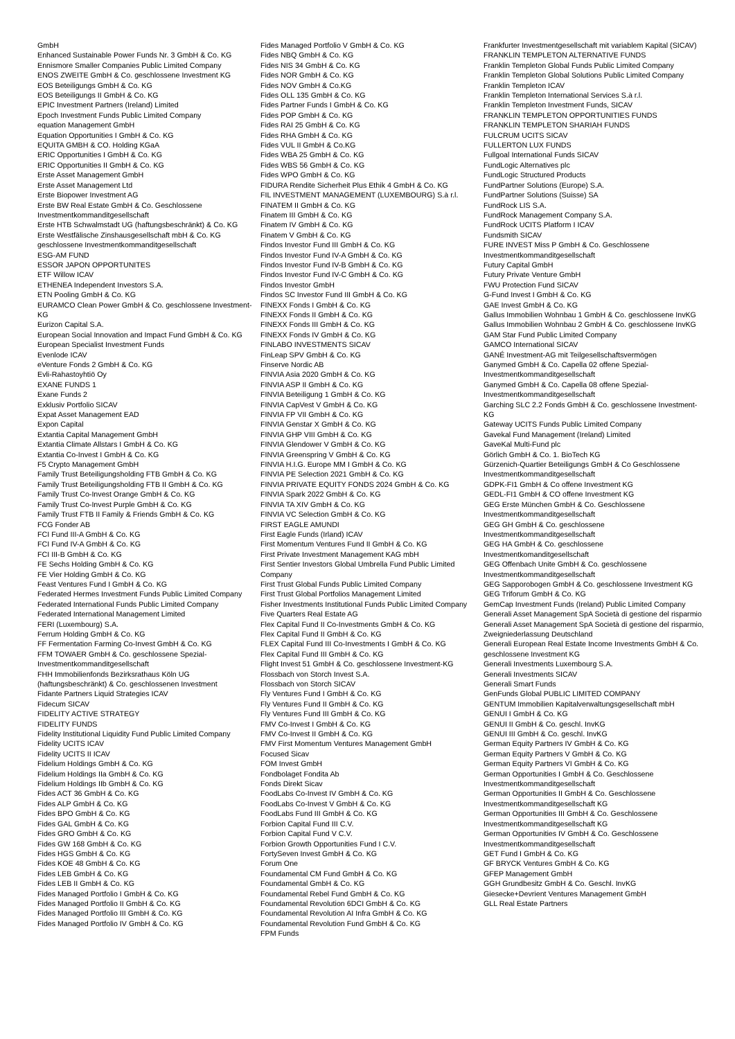GmbH
Enhanced Sustainable Power Funds Nr. 3 GmbH & Co. KG
Ennismore Smaller Companies Public Limited Company
ENOS ZWEITE GmbH & Co. geschlossene Investment KG
EOS Beteiligungs GmbH & Co. KG
EOS Beteiligungs II GmbH & Co. KG
EPIC Investment Partners (Ireland) Limited
Epoch Investment Funds Public Limited Company
equation Management GmbH
Equation Opportunities I GmbH & Co. KG
EQUITA GMBH & CO. Holding KGaA
ERIC Opportunities I GmbH & Co. KG
ERIC Opportunities II GmbH & Co. KG
Erste Asset Management GmbH
Erste Asset Management Ltd
Erste Biopower Investment AG
Erste BW Real Estate GmbH & Co. Geschlossene Investmentkommanditgesellschaft
Erste HTB Schwalmstadt UG (haftungsbeschränkt) & Co. KG
Erste Westfälische Zinshausgesellschaft mbH & Co. KG geschlossene Investmentkommanditgesellschaft
ESG-AM FUND
ESSOR JAPON OPPORTUNITES
ETF Willow ICAV
ETHENEA Independent Investors S.A.
ETN Pooling GmbH & Co. KG
EURAMCO Clean Power GmbH & Co. geschlossene Investment-KG
Eurizon Capital S.A.
European Social Innovation and Impact Fund GmbH & Co. KG
European Specialist Investment Funds
Evenlode ICAV
eVenture Fonds 2 GmbH & Co. KG
Evli-Rahastoyhtiö Oy
EXANE FUNDS 1
Exane Funds 2
Exklusiv Portfolio SICAV
Expat Asset Management EAD
Expon Capital
Extantia Capital Management GmbH
Extantia Climate Allstars I GmbH & Co. KG
Extantia Co-Invest I GmbH & Co. KG
F5 Crypto Management GmbH
Family Trust Beteiligungsholding FTB GmbH & Co. KG
Family Trust Beteiligungsholding FTB II GmbH & Co. KG
Family Trust Co-Invest Orange GmbH & Co. KG
Family Trust Co-Invest Purple GmbH & Co. KG
Family Trust FTB II Family & Friends GmbH & Co. KG
FCG Fonder AB
FCI Fund III-A GmbH & Co. KG
FCI Fund IV-A GmbH & Co. KG
FCI III-B GmbH & Co. KG
FE Sechs Holding GmbH & Co. KG
FE Vier Holding GmbH & Co. KG
Feast Ventures Fund I GmbH & Co. KG
Federated Hermes Investment Funds Public Limited Company
Federated International Funds Public Limited Company
Federated International Management Limited
FERI (Luxembourg) S.A.
Ferrum Holding GmbH & Co. KG
FF Fermentation Farming Co-Invest GmbH & Co. KG
FFM TOWAER GmbH & Co. geschlossene Spezial-Investmentkommanditgesellschaft
FHH Immobilienfonds Bezirksrathaus Köln UG (haftungsbeschränkt) & Co. geschlossenen Investment
Fidante Partners Liquid Strategies ICAV
Fidecum SICAV
FIDELITY ACTIVE STRATEGY
FIDELITY FUNDS
Fidelity Institutional Liquidity Fund Public Limited Company
Fidelity UCITS ICAV
Fidelity UCITS II ICAV
Fidelium Holdings GmbH & Co. KG
Fidelium Holdings IIa GmbH & Co. KG
Fidelium Holdings IIb GmbH & Co. KG
Fides ACT 36 GmbH & Co. KG
Fides ALP GmbH & Co. KG
Fides BPO GmbH & Co. KG
Fides GAL GmbH & Co. KG
Fides GRO GmbH & Co. KG
Fides GW 168 GmbH & Co. KG
Fides HGS GmbH & Co. KG
Fides KOE 48 GmbH & Co. KG
Fides LEB GmbH & Co. KG
Fides LEB II GmbH & Co. KG
Fides Managed Portfolio I GmbH & Co. KG
Fides Managed Portfolio II GmbH & Co. KG
Fides Managed Portfolio III GmbH & Co. KG
Fides Managed Portfolio IV GmbH & Co. KG
Fides Managed Portfolio V GmbH & Co. KG
Fides NBQ GmbH & Co. KG
Fides NIS 34 GmbH & Co. KG
Fides NOR GmbH & Co. KG
Fides NOV GmbH & Co.KG
Fides OLL 135 GmbH & Co. KG
Fides Partner Funds I GmbH & Co. KG
Fides POP GmbH & Co. KG
Fides RAI 25 GmbH & Co. KG
Fides RHA GmbH & Co. KG
Fides VUL II GmbH & Co.KG
Fides WBA 25 GmbH & Co. KG
Fides WBS 56 GmbH & Co. KG
Fides WPO GmbH & Co. KG
FIDURA Rendite Sicherheit Plus Ethik 4 GmbH & Co. KG
FIL INVESTMENT MANAGEMENT (LUXEMBOURG) S.à r.l.
FINATEM II GmbH & Co. KG
Finatem III GmbH & Co. KG
Finatem IV GmbH & Co. KG
Finatem V GmbH & Co. KG
Findos Investor Fund III GmbH & Co. KG
Findos Investor Fund IV-A GmbH & Co. KG
Findos Investor Fund IV-B GmbH & Co. KG
Findos Investor Fund IV-C GmbH & Co. KG
Findos Investor GmbH
Findos SC Investor Fund III GmbH & Co. KG
FINEXX Fonds I GmbH & Co. KG
FINEXX Fonds II GmbH & Co. KG
FINEXX Fonds III GmbH & Co. KG
FINEXX Fonds IV GmbH & Co. KG
FINLABO INVESTMENTS SICAV
FinLeap SPV GmbH & Co. KG
Finserve Nordic AB
FINVIA Asia 2020 GmbH & Co. KG
FINVIA ASP II GmbH & Co. KG
FINVIA Beteiligung 1 GmbH & Co. KG
FINVIA CapVest V GmbH & Co. KG
FINVIA FP VII GmbH & Co. KG
FINVIA Genstar X GmbH & Co. KG
FINVIA GHP VIII GmbH & Co. KG
FINVIA Glendower V GmbH & Co. KG
FINVIA Greenspring V GmbH & Co. KG
FINVIA H.I.G. Europe MM I GmbH & Co. KG
FINVIA PE Selection 2021 GmbH & Co. KG
FINVIA PRIVATE EQUITY FONDS 2024 GmbH & Co. KG
FINVIA Spark 2022 GmbH & Co. KG
FINVIA TA XIV GmbH & Co. KG
FINVIA VC Selection GmbH & Co. KG
FIRST EAGLE AMUNDI
First Eagle Funds (Irland) ICAV
First Momentum Ventures Fund II GmbH & Co. KG
First Private Investment Management KAG mbH
First Sentier Investors Global Umbrella Fund Public Limited Company
First Trust Global Funds Public Limited Company
First Trust Global Portfolios Management Limited
Fisher Investments Institutional Funds Public Limited Company
Five Quarters Real Estate AG
Flex Capital Fund II Co-Investments GmbH & Co. KG
Flex Capital Fund II GmbH & Co. KG
FLEX Capital Fund III Co-Investments I GmbH & Co. KG
Flex Capital Fund III GmbH & Co. KG
Flight Invest 51 GmbH & Co. geschlossene Investment-KG
Flossbach von Storch Invest S.A.
Flossbach von Storch SICAV
Fly Ventures Fund I GmbH & Co. KG
Fly Ventures Fund II GmbH & Co. KG
Fly Ventures Fund III GmbH & Co. KG
FMV Co-Invest I GmbH & Co. KG
FMV Co-Invest II GmbH & Co. KG
FMV First Momentum Ventures Management GmbH
Focused Sicav
FOM Invest GmbH
Fondbolaget Fondita Ab
Fonds Direkt Sicav
FoodLabs Co-Invest IV GmbH & Co. KG
FoodLabs Co-Invest V GmbH & Co. KG
FoodLabs Fund III GmbH & Co. KG
Forbion Capital Fund III C.V.
Forbion Capital Fund V C.V.
Forbion Growth Opportunities Fund I C.V.
FortySeven Invest GmbH & Co. KG
Forum One
Foundamental CM Fund GmbH & Co. KG
Foundamental GmbH & Co. KG
Foundamental Rebel Fund GmbH & Co. KG
Foundamental Revolution 6DCI GmbH & Co. KG
Foundamental Revolution AI Infra GmbH & Co. KG
Foundamental Revolution Fund GmbH & Co. KG
FPM Funds
Frankfurter Investmentgesellschaft mit variablem Kapital (SICAV)
FRANKLIN TEMPLETON ALTERNATIVE FUNDS
Franklin Templeton Global Funds Public Limited Company
Franklin Templeton Global Solutions Public Limited Company
Franklin Templeton ICAV
Franklin Templeton International Services S.à r.l.
Franklin Templeton Investment Funds, SICAV
FRANKLIN TEMPLETON OPPORTUNITIES FUNDS
FRANKLIN TEMPLETON SHARIAH FUNDS
FULCRUM UCITS SICAV
FULLERTON LUX FUNDS
Fullgoal International Funds SICAV
FundLogic Alternatives plc
FundLogic Structured Products
FundPartner Solutions (Europe) S.A.
FundPartner Solutions (Suisse) SA
FundRock LIS S.A.
FundRock Management Company S.A.
FundRock UCITS Platform I ICAV
Fundsmith SICAV
FURE INVEST Miss P GmbH & Co. Geschlossene Investmentkommanditgesellschaft
Futury Capital GmbH
Futury Private Venture GmbH
FWU Protection Fund SICAV
G-Fund Invest I GmbH & Co. KG
GAE Invest GmbH & Co. KG
Gallus Immobilien Wohnbau 1 GmbH & Co. geschlossene InvKG
Gallus Immobilien Wohnbau 2 GmbH & Co. geschlossene InvKG
GAM Star Fund Public Limited Company
GAMCO International SICAV
GANÉ Investment-AG mit Teilgesellschaftsvermögen
Ganymed GmbH & Co. Capella 02 offene Spezial-Investmentkommanditgesellschaft
Ganymed GmbH & Co. Capella 08 offene Spezial-Investmentkommanditgesellschaft
Garching SLC 2.2 Fonds GmbH & Co. geschlossene Investment-KG
Gateway UCITS Funds Public Limited Company
Gavekal Fund Management (Ireland) Limited
GaveKal Multi-Fund plc
Görlich GmbH & Co. 1. BioTech KG
Gürzenich-Quartier Beteiligungs GmbH & Co Geschlossene Investmentkommanditgesellschaft
GDPK-FI1 GmbH & Co offene Investment KG
GEDL-FI1 GmbH & CO offene Investment KG
GEG Erste München GmbH & Co. Geschlossene Investmentkommanditgesellschaft
GEG GH GmbH & Co. geschlossene Investmentkommanditgesellschaft
GEG HA GmbH & Co. geschlossene Investmentkomanditgesellschaft
GEG Offenbach Unite GmbH & Co. geschlossene Investmentkommanditgesellschaft
GEG Sapporobogen GmbH & Co. geschlossene Investment KG
GEG Triforum GmbH & Co. KG
GemCap Investment Funds (Ireland) Public Limited Company
Generali Asset Management SpA Società di gestione del risparmio
Generali Asset Management SpA Società di gestione del risparmio, Zweigniederlassung Deutschland
Generali European Real Estate Income Investments GmbH & Co. geschlossene Investment KG
Generali Investments Luxembourg S.A.
Generali Investments SICAV
Generali Smart Funds
GenFunds Global PUBLIC LIMITED COMPANY
GENTUM Immobilien Kapitalverwaltungsgesellschaft mbH
GENUI I GmbH & Co. KG
GENUI II GmbH & Co. geschl. InvKG
GENUI III GmbH & Co. geschl. InvKG
German Equity Partners IV GmbH & Co. KG
German Equity Partners V GmbH & Co. KG
German Equity Partners VI GmbH & Co. KG
German Opportunities I GmbH & Co. Geschlossene Investmentkommanditgesellschaft
German Opportunities II GmbH & Co. Geschlossene Investmentkommanditgesellschaft KG
German Opportunities III GmbH & Co. Geschlossene Investmentkommanditgesellschaft KG
German Opportunities IV GmbH & Co. Geschlossene Investmentkommanditgesellschaft
GET Fund I GmbH & Co. KG
GF BRYCK Ventures GmbH & Co. KG
GFEP Management GmbH
GGH Grundbesitz GmbH & Co. Geschl. InvKG
Giesecke+Devrient Ventures Management GmbH
GLL Real Estate Partners